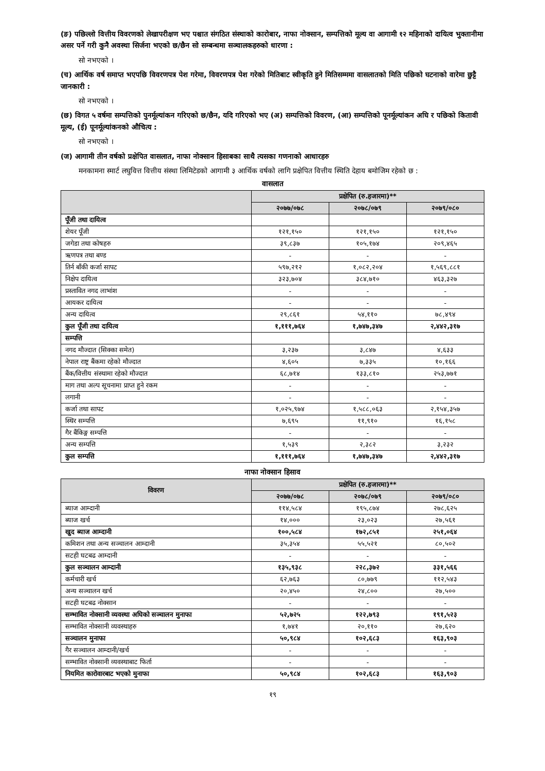(ङ) पछिल्लो वित्तीय विवरणको लेखापरीक्षण भए पश्चात संगठित संस्थाको कारोबार, नाफा नोक्सान, सम्पत्तिको मूल्य वा आगामी १२ महिनाको दायित्व भुक्तानीमा असर पर्ने गरी कुनै अवस्था सिर्जना भएको छ/छैन सो सम्बन्धमा सञ्चालकहरुको धारणा :
सो नभएको ।
(च) आर्थिक वर्ष समाप्त भएपछि विवरणपत्र पेश गरेमा, विवरणपत्र पेश गरेको मितिबाट स्वीकृति हुने मितिसम्ममा वासलातको मिति पछिको घटनाको वारेमा छुट्टै जानकारी :
सो नभएको ।
(छ) विगत ५ वर्षमा सम्पत्तिको पुनर्मूल्यांकन गरिएको छ/छैन, यदि गरिएको भए (अ) सम्पत्तिको विवरण, (आ) सम्पत्तिको पूनर्मूल्यांकन अघि र पछिको कितावी मूल्य, (ई) पूनर्मूल्यांकनको औचित्य :
सो नभएको ।
(ज) आगामी तीन वर्षको प्रक्षेपित वासलात, नाफा नोक्सान हिसाबका साथै त्यसका गणनाको आधारहरु
मनकामना स्मार्ट लघुवित्त वित्तीय संस्था लिमिटेडको आगामी ३ आर्थिक वर्षको लागि प्रक्षेपित वित्तीय स्थिति देहाय बमोजिम रहेको छ :
वासलात
| | प्रक्षेपित (रु.हजारमा)** | | |
| --- | --- | --- | --- |
| | २०७७/०७८ | २०७८/०७९ | २०७९/०८० |
| पूँजी तथा दायित्व | | | |
| शेयर पूँजी | १२१,१५० | १२१,१५० | १२१,१५० |
| जगेडा तथा कोषहरु | ३९,८३७ | १०५,१७४ | २०९,४६५ |
| ऋणपत्र तथा बण्ड | - | - | - |
| तिर्न बाँकी कर्जा सापट | ५९७,२१२ | १,०८२,२०४ | १,५६९,८८१ |
| निक्षेप दायित्व | ३२३,७०४ | ३८४,७१० | ४६३,३२७ |
| प्रस्तावित नगद लाभांश | - | - | - |
| आयकर दायित्व | - | - | - |
| अन्य दायित्व | २९,८६१ | ५४,११० | ७८,४९४ |
| कुल पूँजी तथा दायित्व | १,१११,७६४ | १,७४७,३४७ | २,४४२,३१७ |
| सम्पत्ति | | | |
| नगद मौज्दात (सिक्का समेत) | ३,२३७ | ३,८४७ | ४,६३३ |
| नेपाल राष्ट्र बैंकमा रहेको मौज्दात | ४,६०५ | ७,३३५ | १०,१६६ |
| बैंक/वित्तीय संस्थामा रहेको मौज्दात | ६८,७१४ | १३३,८१० | २५३,७७१ |
| माग तथा अल्प सूचनामा प्राप्त हुने रकम | - | - | - |
| लगानी | - | - | - |
| कर्जा तथा सापट | १,०२५,९७४ | १,५८८,०६३ | २,१५४,३५७ |
| स्थिर सम्पत्ति | ७,६९५ | ११,९१० | १६,१५८ |
| गैर बैंकिङ्ग सम्पत्ति | - | - | - |
| अन्य सम्पत्ति | १,५३९ | २,३८२ | ३,२३२ |
| कुल सम्पत्ति | १,१११,७६४ | १,७४७,३४७ | २,४४२,३१७ |
नाफा नोक्सान हिसाव
| विवरण | प्रक्षेपित (रु.हजारमा)** | | |
| --- | --- | --- | --- |
| | २०७७/०७८ | २०७८/०७९ | २०७९/०८० |
| ब्याज आम्दानी | ११४,५८४ | १९५,८७४ | २७८,६२५ |
| ब्याज खर्च | १४,००० | २३,०२३ | २७,५६१ |
| खुद ब्याज आम्दानी | १००,५८४ | १७२,८५१ | २५१,०६४ |
| कमिशन तथा अन्य सञ्चालन आम्दानी | ३५,३५४ | ५५,५२१ | ८०,५०२ |
| सटही घटबढ आम्दानी | - | - | - |
| कुल सञ्चालन आम्दानी | १३५,९३८ | २२८,३७२ | ३३१,५६६ |
| कर्मचारी खर्च | ६२,७६३ | ८०,७७९ | ११२,५४३ |
| अन्य सञ्चालन खर्च | २०,४५० | २४,८०० | २७,५०० |
| सटही घटबढ नोक्सान | - | - | - |
| सम्भावित नोक्सानी व्यवस्था अघिको सञ्चालन मुनाफा | ५२,७२५ | १२२,७९३ | १९१,५२३ |
| सम्भावित नोक्सानी व्यवस्थाहरु | १,७४१ | २०,११० | २७,६२० |
| सञ्चालन मुनाफा | ५०,९८४ | १०२,६८३ | १६३,९०३ |
| गैर सञ्चालन आम्दानी/खर्च | - | - | - |
| सम्भावित नोक्सानी व्यवस्थाबाट फिर्ता | - | - | - |
| नियमित कारोवारबाट भएको मुनाफा | ५०,९८४ | १०२,६८३ | १६३,९०३ |
१९